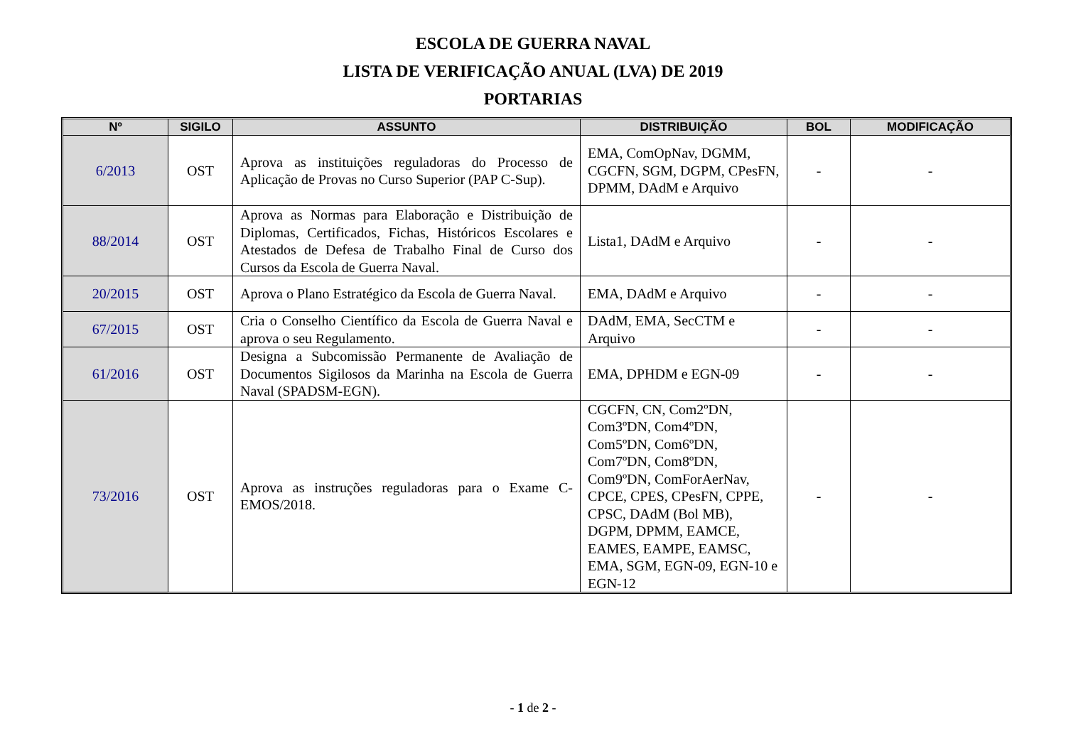ESCOLA DE GUERRA NAVAL
LISTA DE VERIFICAÇÃO ANUAL (LVA) DE 2019
PORTARIAS
| Nº | SIGILO | ASSUNTO | DISTRIBUIÇÃO | BOL | MODIFICAÇÃO |
| --- | --- | --- | --- | --- | --- |
| 6/2013 | OST | Aprova as instituições reguladoras do Processo de Aplicação de Provas no Curso Superior (PAP C-Sup). | EMA, ComOpNav, DGMM, CGCFN, SGM, DGPM, CPesFN, DPMM, DAdM e Arquivo | - | - |
| 88/2014 | OST | Aprova as Normas para Elaboração e Distribuição de Diplomas, Certificados, Fichas, Históricos Escolares e Atestados de Defesa de Trabalho Final de Curso dos Cursos da Escola de Guerra Naval. | Lista1, DAdM e Arquivo | - | - |
| 20/2015 | OST | Aprova o Plano Estratégico da Escola de Guerra Naval. | EMA, DAdM e Arquivo | - | - |
| 67/2015 | OST | Cria o Conselho Científico da Escola de Guerra Naval e aprova o seu Regulamento. | DAdM, EMA, SecCTM e Arquivo | - | - |
| 61/2016 | OST | Designa a Subcomissão Permanente de Avaliação de Documentos Sigilosos da Marinha na Escola de Guerra Naval (SPADSM-EGN). | EMA, DPHDM e EGN-09 | - | - |
| 73/2016 | OST | Aprova as instruções reguladoras para o Exame C-EMOS/2018. | CGCFN, CN, Com2ºDN, Com3ºDN, Com4ºDN, Com5ºDN, Com6ºDN, Com7ºDN, Com8ºDN, Com9ºDN, ComForAerNav, CPCE, CPES, CPesFN, CPPE, CPSC, DAdM (Bol MB), DGPM, DPMM, EAMCE, EAMES, EAMPE, EAMSC, EMA, SGM, EGN-09, EGN-10 e EGN-12 | - | - |
- 1 de 2 -